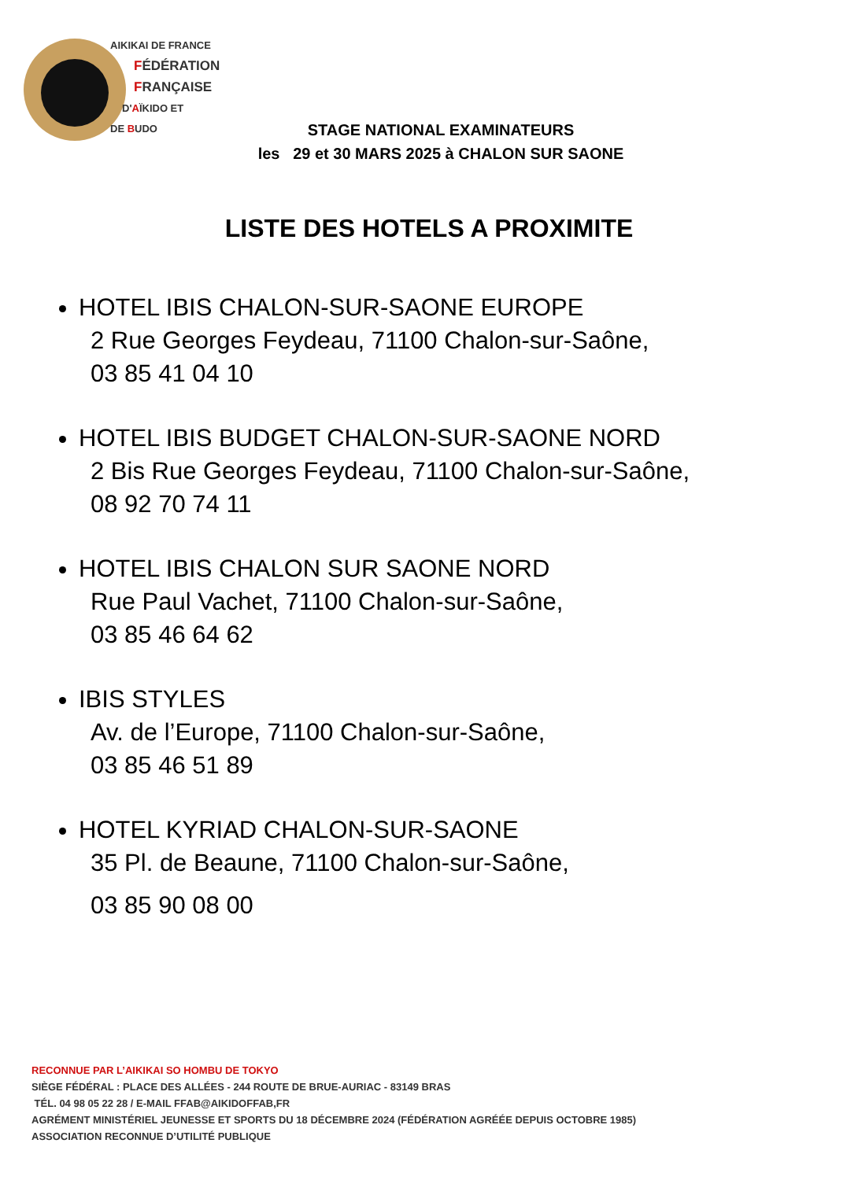AIKIKAI DE FRANCE
FÉDÉRATION
FRANÇAISE
D'AÏKIDO ET
DE BUDO
STAGE NATIONAL EXAMINATEURS
les 29 et 30 MARS 2025 à CHALON SUR SAONE
LISTE DES HOTELS A PROXIMITE
HOTEL IBIS CHALON-SUR-SAONE EUROPE
2 Rue Georges Feydeau, 71100 Chalon-sur-Saône,
03 85 41 04 10
HOTEL IBIS BUDGET CHALON-SUR-SAONE NORD
2 Bis Rue Georges Feydeau, 71100 Chalon-sur-Saône,
08 92 70 74 11
HOTEL IBIS CHALON SUR SAONE NORD
Rue Paul Vachet, 71100 Chalon-sur-Saône,
03 85 46 64 62
IBIS STYLES
Av. de l’Europe, 71100 Chalon-sur-Saône,
03 85 46 51 89
HOTEL KYRIAD CHALON-SUR-SAONE
35 Pl. de Beaune, 71100 Chalon-sur-Saône,
03 85 90 08 00
RECONNUE PAR L’AIKIKAI SO HOMBU DE TOKYO
SIÈGE FÉDÉRAL : PLACE DES ALLÉES - 244 ROUTE DE BRUE-AURIAC - 83149 BRAS
TÉL. 04 98 05 22 28 / E-MAIL FFAB@AIKIDOFFAB,FR
AGRÉMENT MINISTÉRIEL JEUNESSE ET SPORTS DU 18 DÉCEMBRE 2024 (FÉDÉRATION AGRÉÉE DEPUIS OCTOBRE 1985)
ASSOCIATION RECONNUE D’UTILITÉ PUBLIQUE